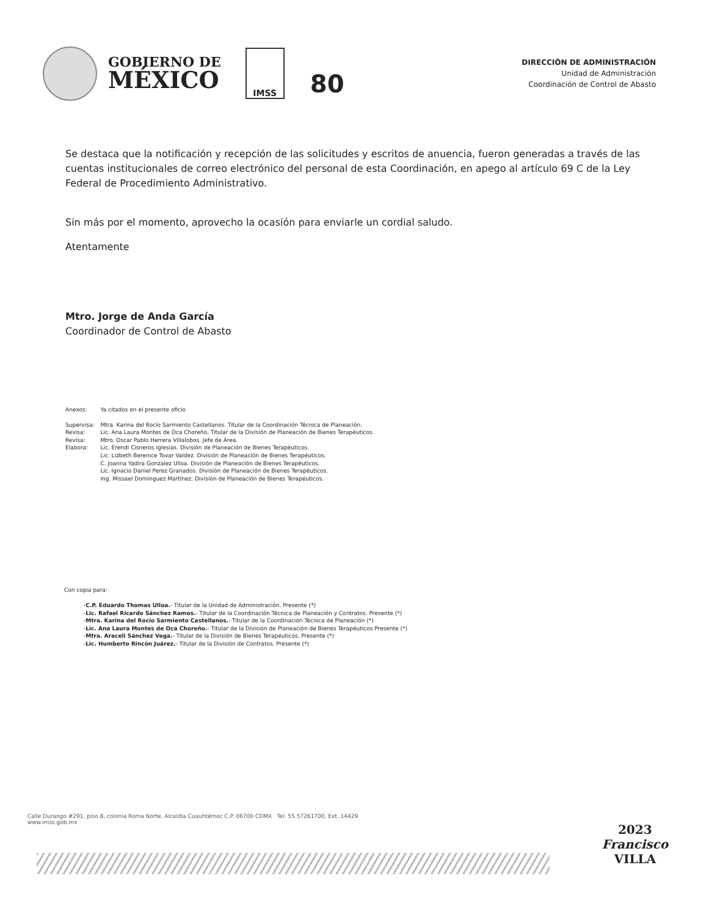GOBIERNO DE
MÉXICO
IMSS
80
DIRECCIÓN DE ADMINISTRACIÓN
Unidad de Administración
Coordinación de Control de Abasto
Se destaca que la notificación y recepción de las solicitudes y escritos de anuencia, fueron generadas a través de las cuentas institucionales de correo electrónico del personal de esta Coordinación, en apego al artículo 69 C de la Ley Federal de Procedimiento Administrativo.
Sin más por el momento, aprovecho la ocasión para enviarle un cordial saludo.
Atentamente
Mtro. Jorge de Anda García
Coordinador de Control de Abasto
| Anexos: | Ya citados en el presente oficio |
| Supervisa: | Mtra. Karina del Rocío Sarmiento Castellanos. Titular de la Coordinación Técnica de Planeación. |
| Revisa: | Lic. Ana Laura Montes de Oca Choreño, Titular de la División de Planeación de Bienes Terapéuticos. |
| Revisa: | Mtro. Oscar Pablo Herrera Villalobos. Jefe de Área. |
| Elabora: | Lic. Erendi Cisneros Iglesias. División de Planeación de Bienes Terapéuticos. Lic. Lizbeth Berenice Tovar Valdez. División de Planeación de Bienes Terapéuticos. C. Joanna Yadira Gonzalez Ulloa. División de Planeación de Bienes Terapéuticos. Lic. Ignacio Daniel Perez Granados. División de Planeación de Bienes Terapéuticos. Ing. Missael Domínguez Martínez. División de Planeación de Bienes Terapéuticos. |
Con copia para:
-C.P. Eduardo Thomas Ulloa.- Titular de la Unidad de Administración. Presente (*)
-Lic. Rafael Ricardo Sánchez Ramos.- Titular de la Coordinación Técnica de Planeación y Contratos. Presente (*)
-Mtra. Karina del Rocío Sarmiento Castellanos.- Titular de la Coordinación Técnica de Planeación (*)
-Lic. Ana Laura Montes de Oca Choreño.- Titular de la División de Planeación de Bienes Terapéuticos Presente (*)
-Mtra. Araceli Sánchez Vega.- Titular de la División de Bienes Terapéuticos. Presente (*)
-Lic. Humberto Rincón Juárez.- Titular de la División de Contratos. Presente (*)
Calle Durango #291, piso 8, colonia Roma Norte, Alcaldía Cuauhtémoc C.P. 06700 CDMX Tel. 55 57261700, Ext. 14429
www.imss.gob.mx
2023
Francisco
VILLA